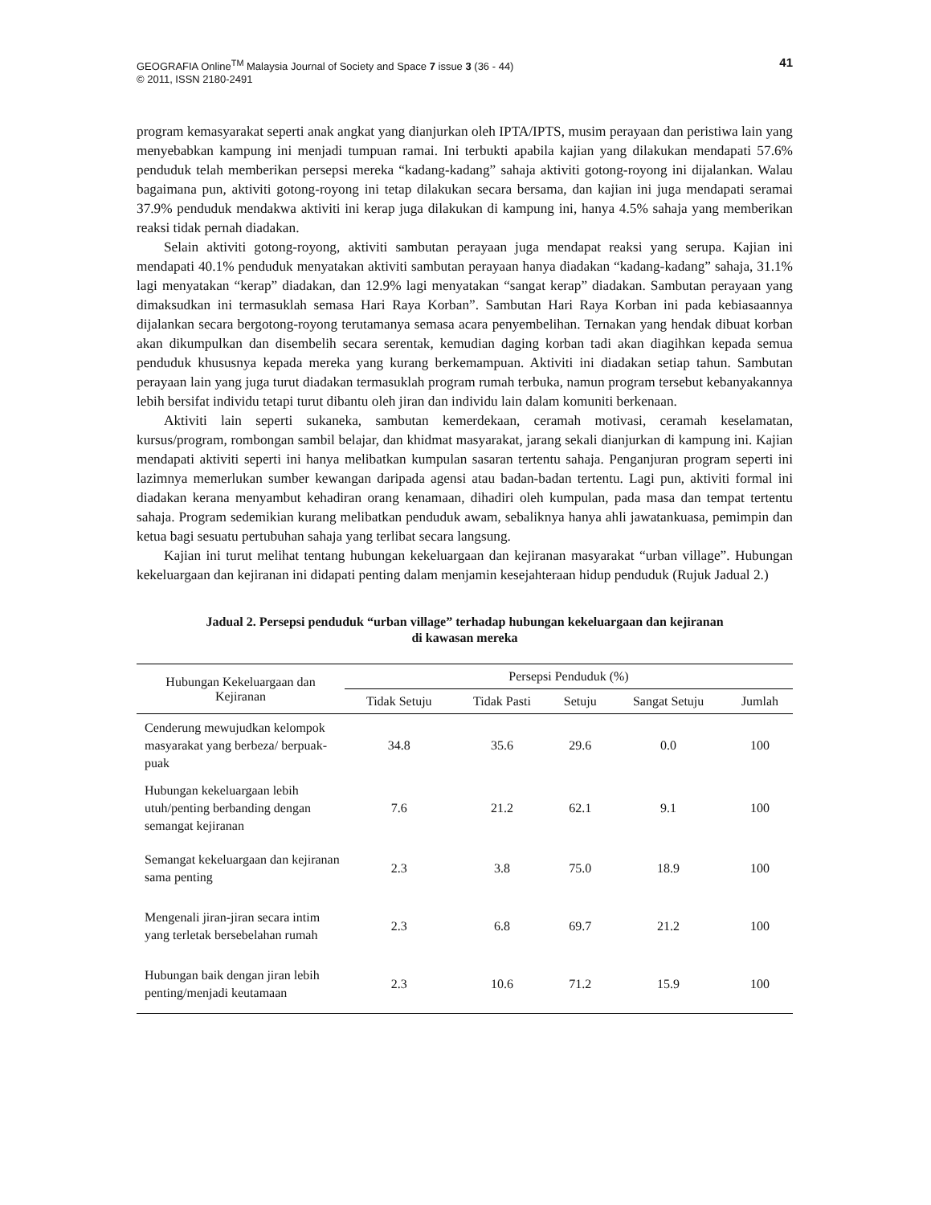GEOGRAFIA Online<sup>TM</sup> Malaysia Journal of Society and Space 7 issue 3 (36 - 44)
© 2011, ISSN 2180-2491
41
program kemasyarakat seperti anak angkat yang dianjurkan oleh IPTA/IPTS, musim perayaan dan peristiwa lain yang menyebabkan kampung ini menjadi tumpuan ramai. Ini terbukti apabila kajian yang dilakukan mendapati 57.6% penduduk telah memberikan persepsi mereka “kadang-kadang” sahaja aktiviti gotong-royong ini dijalankan. Walau bagaimana pun, aktiviti gotong-royong ini tetap dilakukan secara bersama, dan kajian ini juga mendapati seramai 37.9% penduduk mendakwa aktiviti ini kerap juga dilakukan di kampung ini, hanya 4.5% sahaja yang memberikan reaksi tidak pernah diadakan.
Selain aktiviti gotong-royong, aktiviti sambutan perayaan juga mendapat reaksi yang serupa. Kajian ini mendapati 40.1% penduduk menyatakan aktiviti sambutan perayaan hanya diadakan “kadang-kadang” sahaja, 31.1% lagi menyatakan “kerap” diadakan, dan 12.9% lagi menyatakan “sangat kerap” diadakan. Sambutan perayaan yang dimaksudkan ini termasuklah semasa Hari Raya Korban”. Sambutan Hari Raya Korban ini pada kebiasaannya dijalankan secara bergotong-royong terutamanya semasa acara penyembelihan. Ternakan yang hendak dibuat korban akan dikumpulkan dan disembelih secara serentak, kemudian daging korban tadi akan diagihkan kepada semua penduduk khususnya kepada mereka yang kurang berkemampuan. Aktiviti ini diadakan setiap tahun. Sambutan perayaan lain yang juga turut diadakan termasuklah program rumah terbuka, namun program tersebut kebanyakannya lebih bersifat individu tetapi turut dibantu oleh jiran dan individu lain dalam komuniti berkenaan.
Aktiviti lain seperti sukaneka, sambutan kemerdekaan, ceramah motivasi, ceramah keselamatan, kursus/program, rombongan sambil belajar, dan khidmat masyarakat, jarang sekali dianjurkan di kampung ini. Kajian mendapati aktiviti seperti ini hanya melibatkan kumpulan sasaran tertentu sahaja. Penganjuran program seperti ini lazimnya memerlukan sumber kewangan daripada agensi atau badan-badan tertentu. Lagi pun, aktiviti formal ini diadakan kerana menyambut kehadiran orang kenamaan, dihadiri oleh kumpulan, pada masa dan tempat tertentu sahaja. Program sedemikian kurang melibatkan penduduk awam, sebaliknya hanya ahli jawatankuasa, pemimpin dan ketua bagi sesuatu pertubuhan sahaja yang terlibat secara langsung.
Kajian ini turut melihat tentang hubungan kekeluargaan dan kejiranan masyarakat “urban village”. Hubungan kekeluargaan dan kejiranan ini didapati penting dalam menjamin kesejahteraan hidup penduduk (Rujuk Jadual 2.)
Jadual 2. Persepsi penduduk “urban village” terhadap hubungan kekeluargaan dan kejiranan
di kawasan mereka
| Hubungan Kekeluargaan dan Kejiranan | Persepsi Penduduk (%) | | | | |
| --- | --- | --- | --- | --- | --- |
| | Tidak Setuju | Tidak Pasti | Setuju | Sangat Setuju | Jumlah |
| Cenderung mewujudkan kelompok masyarakat yang berbeza/ berpuak-puak | 34.8 | 35.6 | 29.6 | 0.0 | 100 |
| Hubungan kekeluargaan lebih utuh/penting berbanding dengan semangat kejiranan | 7.6 | 21.2 | 62.1 | 9.1 | 100 |
| Semangat kekeluargaan dan kejiranan sama penting | 2.3 | 3.8 | 75.0 | 18.9 | 100 |
| Mengenali jiran-jiran secara intim yang terletak bersebelahan rumah | 2.3 | 6.8 | 69.7 | 21.2 | 100 |
| Hubungan baik dengan jiran lebih penting/menjadi keutamaan | 2.3 | 10.6 | 71.2 | 15.9 | 100 |